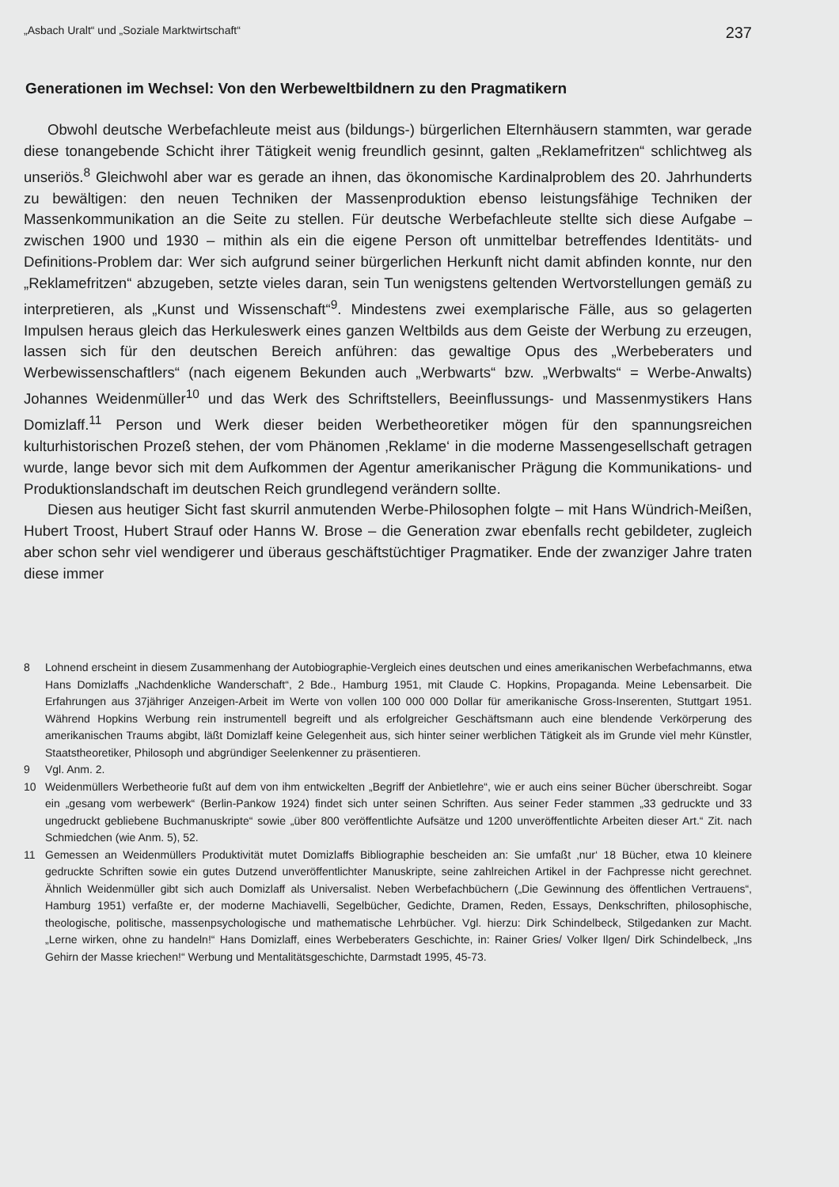„Asbach Uralt“ und „Soziale Marktwirtschaft“237
Generationen im Wechsel: Von den Werbeweltbildnern zu den Pragmatikern
Obwohl deutsche Werbefachleute meist aus (bildungs-) bürgerlichen Elternhäusern stammten, war gerade diese tonangebende Schicht ihrer Tätigkeit wenig freundlich gesinnt, galten „Reklamefritzen“ schlichtweg als unseriös.<sup>8</sup> Gleichwohl aber war es gerade an ihnen, das ökonomische Kardinalproblem des 20. Jahrhunderts zu bewältigen: den neuen Techniken der Massenproduktion ebenso leistungsfähige Techniken der Massenkommunikation an die Seite zu stellen. Für deutsche Werbefachleute stellte sich diese Aufgabe – zwischen 1900 und 1930 – mithin als ein die eigene Person oft unmittelbar betreffendes Identitäts- und Definitions-Problem dar: Wer sich aufgrund seiner bürgerlichen Herkunft nicht damit abfinden konnte, nur den „Reklamefritzen“ abzugeben, setzte vieles daran, sein Tun wenigstens geltenden Wertvorstellungen gemäß zu interpretieren, als „Kunst und Wissenschaft“<sup>9</sup>. Mindestens zwei exemplarische Fälle, aus so gelagerten Impulsen heraus gleich das Herkuleswerk eines ganzen Weltbilds aus dem Geiste der Werbung zu erzeugen, lassen sich für den deutschen Bereich anführen: das gewaltige Opus des „Werbeberaters und Werbewissenschaftlers“ (nach eigenem Bekunden auch „Werbwarts“ bzw. „Werbwalts“ = Werbe-Anwalts) Johannes Weidenmüller<sup>10</sup> und das Werk des Schriftstellers, Beeinflussungs- und Massenmystikers Hans Domizlaff.<sup>11</sup> Person und Werk dieser beiden Werbetheoretiker mögen für den spannungsreichen kulturhistorischen Prozeß stehen, der vom Phänomen ‚Reklame‘ in die moderne Massengesellschaft getragen wurde, lange bevor sich mit dem Aufkommen der Agentur amerikanischer Prägung die Kommunikations- und Produktionslandschaft im deutschen Reich grundlegend verändern sollte.
Diesen aus heutiger Sicht fast skurril anmutenden Werbe-Philosophen folgte – mit Hans Wündrich-Meißen, Hubert Troost, Hubert Strauf oder Hanns W. Brose – die Generation zwar ebenfalls recht gebildeter, zugleich aber schon sehr viel wendigerer und überaus geschäftstüchtiger Pragmatiker. Ende der zwanziger Jahre traten diese immer
8 Lohnend erscheint in diesem Zusammenhang der Autobiographie-Vergleich eines deutschen und eines amerikanischen Werbefachmanns, etwa Hans Domizlaffs „Nachdenkliche Wanderschaft“, 2 Bde., Hamburg 1951, mit Claude C. Hopkins, Propaganda. Meine Lebensarbeit. Die Erfahrungen aus 37jähriger Anzeigen-Arbeit im Werte von vollen 100 000 000 Dollar für amerikanische Gross-Inserenten, Stuttgart 1951. Während Hopkins Werbung rein instrumentell begreift und als erfolgreicher Geschäftsmann auch eine blendende Verkörperung des amerikanischen Traums abgibt, läßt Domizlaff keine Gelegenheit aus, sich hinter seiner werblichen Tätigkeit als im Grunde viel mehr Künstler, Staatstheoretiker, Philosoph und abgründiger Seelenkenner zu präsentieren.
9 Vgl. Anm. 2.
10 Weidenmüllers Werbetheorie fußt auf dem von ihm entwickelten „Begriff der Anbietlehre“, wie er auch eins seiner Bücher überschreibt. Sogar ein „gesang vom werbewerk“ (Berlin-Pankow 1924) findet sich unter seinen Schriften. Aus seiner Feder stammen „33 gedruckte und 33 ungedruckt gebliebene Buchmanuskripte“ sowie „über 800 veröffentlichte Aufsätze und 1200 unveröffentlichte Arbeiten dieser Art.“ Zit. nach Schmiedchen (wie Anm. 5), 52.
11 Gemessen an Weidenmüllers Produktivität mutet Domizlaffs Bibliographie bescheiden an: Sie umfaßt ‚nur‘ 18 Bücher, etwa 10 kleinere gedruckte Schriften sowie ein gutes Dutzend unveröffentlichter Manuskripte, seine zahlreichen Artikel in der Fachpresse nicht gerechnet. Ähnlich Weidenmüller gibt sich auch Domizlaff als Universalist. Neben Werbefachbüchern („Die Gewinnung des öffentlichen Vertrauens“, Hamburg 1951) verfaßte er, der moderne Machiavelli, Segelbücher, Gedichte, Dramen, Reden, Essays, Denkschriften, philosophische, theologische, politische, massenpsychologische und mathematische Lehrbücher. Vgl. hierzu: Dirk Schindelbeck, Stilgedanken zur Macht. „Lerne wirken, ohne zu handeln!“ Hans Domizlaff, eines Werbeberaters Geschichte, in: Rainer Gries/ Volker Ilgen/ Dirk Schindelbeck, „Ins Gehirn der Masse kriechen!“ Werbung und Mentalitätsgeschichte, Darmstadt 1995, 45-73.